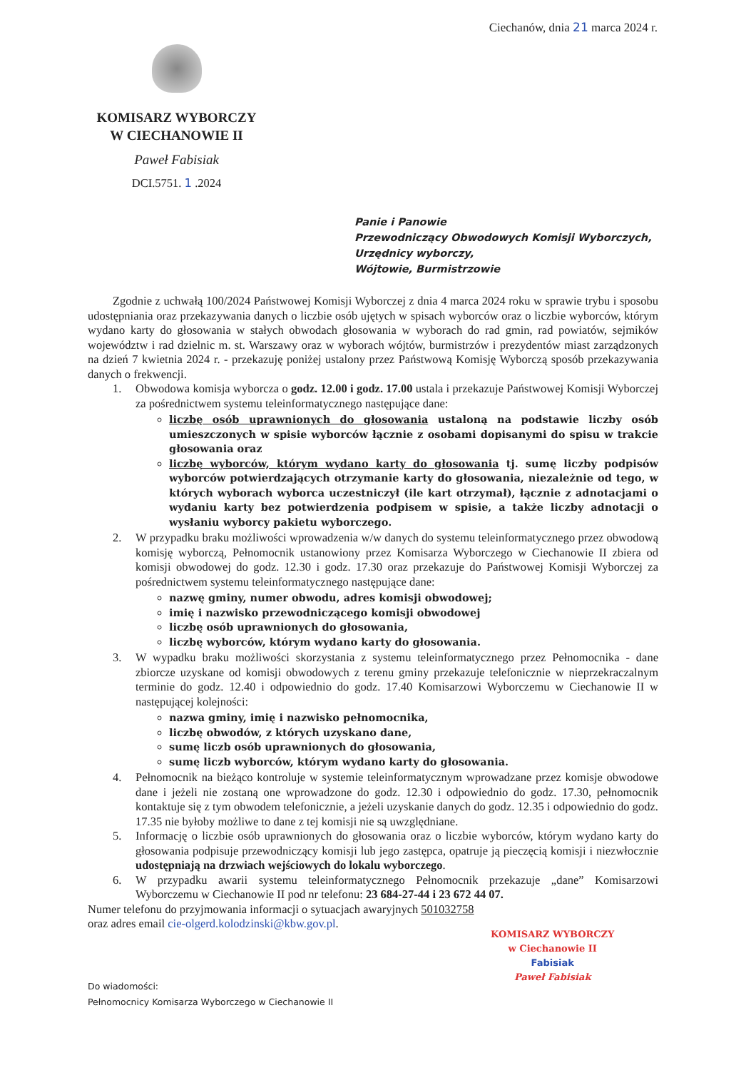Ciechanów, dnia 21 marca 2024 r.
KOMISARZ WYBORCZY
W CIECHANOWIE II
Paweł Fabisiak
DCI.5751. 1 .2024
Panie i Panowie
Przewodniczący Obwodowych Komisji Wyborczych,
Urzędnicy wyborczy,
Wójtowie, Burmistrzowie
Zgodnie z uchwałą 100/2024 Państwowej Komisji Wyborczej z dnia 4 marca 2024 roku w sprawie trybu i sposobu udostępniania oraz przekazywania danych o liczbie osób ujętych w spisach wyborców oraz o liczbie wyborców, którym wydano karty do głosowania w stałych obwodach głosowania w wyborach do rad gmin, rad powiatów, sejmików województw i rad dzielnic m. st. Warszawy oraz w wyborach wójtów, burmistrzów i prezydentów miast zarządzonych na dzień 7 kwietnia 2024 r. - przekazuję poniżej ustalony przez Państwową Komisję Wyborczą sposób przekazywania danych o frekwencji.
1. Obwodowa komisja wyborcza o godz. 12.00 i godz. 17.00 ustala i przekazuje Państwowej Komisji Wyborczej za pośrednictwem systemu teleinformatycznego następujące dane:
liczbę osób uprawnionych do głosowania ustaloną na podstawie liczby osób umieszczonych w spisie wyborców łącznie z osobami dopisanymi do spisu w trakcie głosowania oraz
liczbę wyborców, którym wydano karty do głosowania tj. sumę liczby podpisów wyborców potwierdzających otrzymanie karty do głosowania, niezależnie od tego, w których wyborach wyborca uczestniczył (ile kart otrzymał), łącznie z adnotacjami o wydaniu karty bez potwierdzenia podpisem w spisie, a także liczby adnotacji o wysłaniu wyborcy pakietu wyborczego.
2. W przypadku braku możliwości wprowadzenia w/w danych do systemu teleinformatycznego przez obwodową komisję wyborczą, Pełnomocnik ustanowiony przez Komisarza Wyborczego w Ciechanowie II zbiera od komisji obwodowej do godz. 12.30 i godz. 17.30 oraz przekazuje do Państwowej Komisji Wyborczej za pośrednictwem systemu teleinformatycznego następujące dane:
nazwę gminy, numer obwodu, adres komisji obwodowej;
imię i nazwisko przewodniczącego komisji obwodowej
liczbę osób uprawnionych do głosowania,
liczbę wyborców, którym wydano karty do głosowania.
3. W wypadku braku możliwości skorzystania z systemu teleinformatycznego przez Pełnomocnika - dane zbiorcze uzyskane od komisji obwodowych z terenu gminy przekazuje telefonicznie w nieprzekraczalnym terminie do godz. 12.40 i odpowiednio do godz. 17.40 Komisarzowi Wyborczemu w Ciechanowie II w następującej kolejności:
nazwa gminy, imię i nazwisko pełnomocnika,
liczbę obwodów, z których uzyskano dane,
sumę liczb osób uprawnionych do głosowania,
sumę liczb wyborców, którym wydano karty do głosowania.
4. Pełnomocnik na bieżąco kontroluje w systemie teleinformatycznym wprowadzane przez komisje obwodowe dane i jeżeli nie zostaną one wprowadzone do godz. 12.30 i odpowiednio do godz. 17.30, pełnomocnik kontaktuje się z tym obwodem telefonicznie, a jeżeli uzyskanie danych do godz. 12.35 i odpowiednio do godz. 17.35 nie byłoby możliwe to dane z tej komisji nie są uwzględniane.
5. Informację o liczbie osób uprawnionych do głosowania oraz o liczbie wyborców, którym wydano karty do głosowania podpisuje przewodniczący komisji lub jego zastępca, opatruje ją pieczęcią komisji i niezwłocznie udostępniają na drzwiach wejściowych do lokalu wyborczego.
6. W przypadku awarii systemu teleinformatycznego Pełnomocnik przekazuje „dane” Komisarzowi Wyborczemu w Ciechanowie II pod nr telefonu: 23 684-27-44 i 23 672 44 07.
Numer telefonu do przyjmowania informacji o sytuacjach awaryjnych 501032758
oraz adres email cie-olgerd.kolodzinski@kbw.gov.pl.
KOMISARZ WYBORCZY
w Ciechanowie II
Fabisiak
Paweł Fabisiak
Do wiadomości:
Pełnomocnicy Komisarza Wyborczego w Ciechanowie II